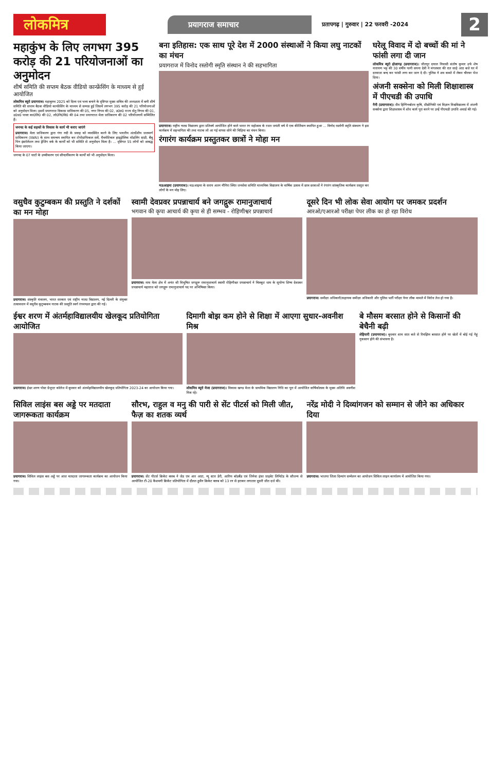लोकमित्र
प्रयागराज समाचार
प्रतापगढ़ | गुरुवार | 22 फरवरी -2024
2
महाकुंभ के लिए लगभग 395 करोड़ की 21 परियोजनाओं का अनुमोदन
शीर्ष समिति की सप्तम बैठक वीडियो कान्फ्रेंसिंग के माध्यम से हुई आयोजित
लोकमित्र ब्यूरो प्रयागराज। महाकुम्भ 2025 को दिव्य एवं भव्य बनाने के दृष्टिगत मुख्य सचिव की अध्यक्षता में बनी शीर्ष समिति की सप्तम बैठक वीडियो कान्फ्रेंसिंग के माध्यम से सम्पन्न हुई जिसमें लगभग 395 करोड़ की 21 परियोजनाओं को अनुमोदन मिला। इसमें प्रयागराज विकास प्राधिकरण की 05, नगर निगम की 02, उ0प्र0 राज्य सेतु निगम की 01, उ0प्र0 पावर का0लि0 की 02, लो0नि0वि0 की 04 तथा प्रयागराज मेला प्राधिकरण की 02 परियोजनायें सम्मिलित हैं।
जनपद के कई सड़कों के विकास के कार्य भी कराए जाएंगे
प्रयागराज। मेला प्राधिकरण द्वारा गंगा नदी के प्रवाह को व्यवस्थित करने के लिए भारतीय अंतर्देशीय जलमार्ग प्राधिकरण (IWAI) के साथ समन्वय स्थापित कर टोपोग्राफिकल सर्वे, मैथमेटिकल हाइड्रोलिक मॉडलिंग स्टडी, बैंबू पिन इंस्टॉलेशन तथा ड्रेजिंग वर्क के कार्यों को भी समिति से अनुमोदन मिला है। ... दृष्टिगत 55 लोगों को आबद्ध किया जाएगा।
जनपद के 07 घाटों के उच्चीकरण एवं सौन्दर्यीकरण के कार्यों को भी अनुमोदन मिला।
बना इतिहास: एक साथ पूरे देश में 2000 संस्थाओं ने किया लघु नाटकों का मंचन
प्रयागराज में विनोद रस्तोगी स्मृति संस्थान ने की सहभागिता
प्रयागराज। राष्ट्रीय नाट्य विद्यालय द्वारा प्रतिवर्ष आयोजित होने वाले भारत रंग महोत्सव के रजत जयंती वर्ष में एक कीर्तिमान स्थापित हुआ ... विनोद रस्तोगी स्मृति संस्थान ने इस कार्यक्रम में सहभागिता की तथा नाटक लो आ गई वापस सोने की चिड़िया का मंचन किया।
रंगारंग कार्यक्रम प्रस्तुतकर छात्रों ने मोहा मन
मऊआइमा (प्रयागराज)। मऊआइमा के सराय अतन नौगिरा स्थित जनसेवा समिति माध्यमिक विद्यालय के वार्षिक उत्सव में छात्र छात्राओं ने रंगारंग सांस्कृतिक कार्यक्रम प्रस्तुत कर लोगों के मन मोह लिए।
घरेलू विवाद में दो बच्चों की मां ने फांसी लगा दी जान
लोकमित्र ब्यूरो होलागढ़ (प्रयागराज)। जीतपुर दयाल निवासी संतोष कुमार उर्फ शेष नारायण भट्ट की 30 वर्षीय पत्नी सपना देवी ने मंगलवार की रात साढ़े आठ बजे घर में दरवाजा बन्द कर फांसी लगा कर जान दे दी। पुलिस ने शव कब्जे में लेकर चीरघर भेज दिया।
अंजनी सक्सेना को मिली शिक्षाशास्त्र में पीएचडी की उपाधि
नैनी (प्रयागराज)। सैम हिग्गिनबॉटम कृषि, प्रौद्योगिकी एवं विज्ञान विश्वविद्यालय में अंजनी सक्सेना द्वारा शिक्षाशास्त्र में शोध कार्य पूरा करने पर उन्हें पीएचडी उपाधि अवार्ड की गई।
वसुधैव कुटुम्बकम की प्रस्तुति ने दर्शकों का मन मोहा
प्रयागराज। संस्कृति मंत्रालय, भारत सरकार एवं राष्ट्रीय नाट्य विद्यालय, नई दिल्ली के संयुक्त तत्वावधान में वसुधैव कुटुम्बकम नाटक की प्रस्तुति स्वर्ग रंगमण्डल द्वारा की गई।
स्वामी देवप्रवर प्रपन्नाचार्य बने जगद्गुरू रामानुजाचार्य
भगवान की कृपा आचार्य की कृपा से ही सम्भव - रोहिणीश्वर प्रपन्नाचार्य
प्रयागराज। माघ मेला क्षेत्र में अनंत श्री विभूषित जगद्गुरू रामानुजाचार्य स्वामी रोहिणीश्वर प्रपन्नाचार्य ने चित्रकूट धाम के सुयोग्य शिष्य देवप्रवर प्रपन्नाचार्य महाराज को जगद्गुरू रामानुजाचार्य पद पर अभिषिक्त किया।
दूसरे दिन भी लोक सेवा आयोग पर जमकर प्रदर्शन
आरओ/एआरओ परीक्षा पेपर लीक का हो रहा विरोध
प्रयागराज। समीक्षा अधिकारी/सहायक समीक्षा अधिकारी और पुलिस भर्ती परीक्षा पेपर लीक मामले में विरोध तेज हो गया है।
ईश्वर शरण में अंतर्महाविद्यालयीय खेलकूद प्रतियोगिता आयोजित
प्रयागराज। ईश्वर शरण पोस्ट ग्रेजुएट कॉलेज में बुधवार को अंतर्महाविद्यालयीय खेलकूद प्रतियोगिता 2023-24 का आयोजन किया गया।
दिमागी बोझ कम होने से शिक्षा में आएगा सुधार-अवनीश मिश्र
लोकमित्र ब्यूरो मेजा (प्रयागराज)। विकास खण्ड मेजा के प्राथमिक विद्यालय निधि का पूरा में आयोजित वार्षिकोत्सव के मुख्य अतिथि अवनीश मिश्र रहे।
बे मौसम बरसात होने से किसानों की बेचैनी बढ़ी
लेड़ियारी (प्रयागराज)। बुधवार शाम सात बजे से रिमझिम बरसात होने पर खेतों में बोई गई गेहूं नुकसान होने की संभावना है।
सिविल लाइंस बस अड्डे पर मतदाता जागरूकता कार्यक्रम
प्रयागराज। सिविल लाइंस बस अड्डे पर आज मतदाता जागरूकता कार्यक्रम का आयोजन किया गया।
सौरभ, राहुल व मनु की पारी से सेंट पीटर्स को मिली जीत, फैज़ का शतक व्यर्थ
प्रयागराज। सेंट पीटर्स क्रिकेट क्लब ने जेड एम आर आटा, न्यू स्टार डेरी, आरिफ बॉडबैंड एवं जिनेवा इंफ्रा प्राइवेट लिमिटेड के सौजन्य से आयोजित टी-20 कैशमनी क्रिकेट प्रतियोगिता में दौलत हुसैन क्रिकेट क्लब को 13 रन से हराकर लगातार दूसरी जीत दर्ज की।
नरेंद्र मोदी ने दिव्यांगजन को सम्मान से जीने का अधिकार दिया
प्रयागराज। भाजपा जिला दिव्यांग सम्मेलन का आयोजन सिविल लाइन कार्यालय में आयोजित किया गया।